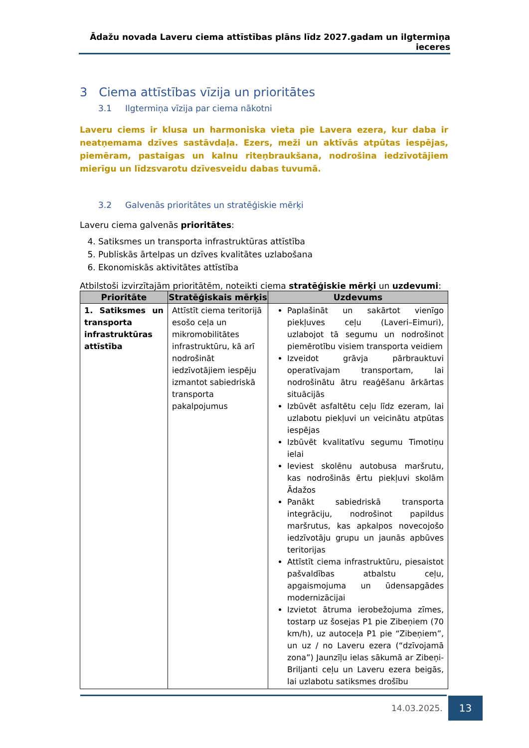Ādažu novada Laveru ciema attīstības plāns līdz 2027.gadam un ilgtermiņa ieceres
3 Ciema attīstības vīzija un prioritātes
3.1 Ilgtermiņa vīzija par ciema nākotni
Laveru ciems ir klusa un harmoniska vieta pie Lavera ezera, kur daba ir neatņemama dzīves sastāvdaļa. Ezers, meži un aktīvās atpūtas iespējas, piemēram, pastaigas un kalnu riteņbraukšana, nodrošina iedzīvotājiem mierīgu un līdzsvarotu dzīvesveidu dabas tuvumā.
3.2 Galvenās prioritātes un stratēģiskie mērķi
Laveru ciema galvenās prioritātes:
4. Satiksmes un transporta infrastruktūras attīstība
5. Publiskās ārtelpas un dzīves kvalitātes uzlabošana
6. Ekonomiskās aktivitātes attīstība
Atbilstoši izvirzītajām prioritātēm, noteikti ciema stratēģiskie mērķi un uzdevumi:
| Prioritāte | Stratēģiskais mērķis | Uzdevums |
| --- | --- | --- |
| 1. Satiksmes un transporta infrastruktūras attīstība | Attīstīt ciema teritorijā esošo ceļa un mikromobilitātes infrastruktūru, kā arī nodrošināt iedzīvotājiem iespēju izmantot sabiedriskā transporta pakalpojumus | Paplašināt un sakārtot vienīgo piekļuves ceļu (Laveri–Eimuri), uzlabojot tā segumu un nodrošinot piemērotību visiem transporta veidiem Izveidot grāvja pārbrauktuvi operatīvajam transportam, lai nodrošinātu ātru reaģēšanu ārkārtas situācijās Izbūvēt asfaltētu ceļu līdz ezeram, lai uzlabotu piekļuvi un veicinātu atpūtas iespējas Izbūvēt kvalitatīvu segumu Timotiņu ielai Ieviest skolēnu autobusa maršrutu, kas nodrošinās ērtu piekļuvi skolām Ādažos Panākt sabiedriskā transporta integrāciju, nodrošinot papildus maršrutus, kas apkalpos novecojošo iedzīvotāju grupu un jaunās apbūves teritorijas Attīstīt ciema infrastruktūru, piesaistot pašvaldības atbalstu ceļu, apgaismojuma un ūdensapgādes modernizācijai Izvietot ātruma ierobežojuma zīmes, tostarp uz šosejas P1 pie Zibeņiem (70 km/h), uz autoceļa P1 pie “Zibeņiem”, un uz / no Laveru ezera (“dzīvojamā zona”) Jaunzīļu ielas sākumā ar Zibeņi-Briljanti ceļu un Laveru ezera beigās, lai uzlabotu satiksmes drošību |
14.03.2025.
13